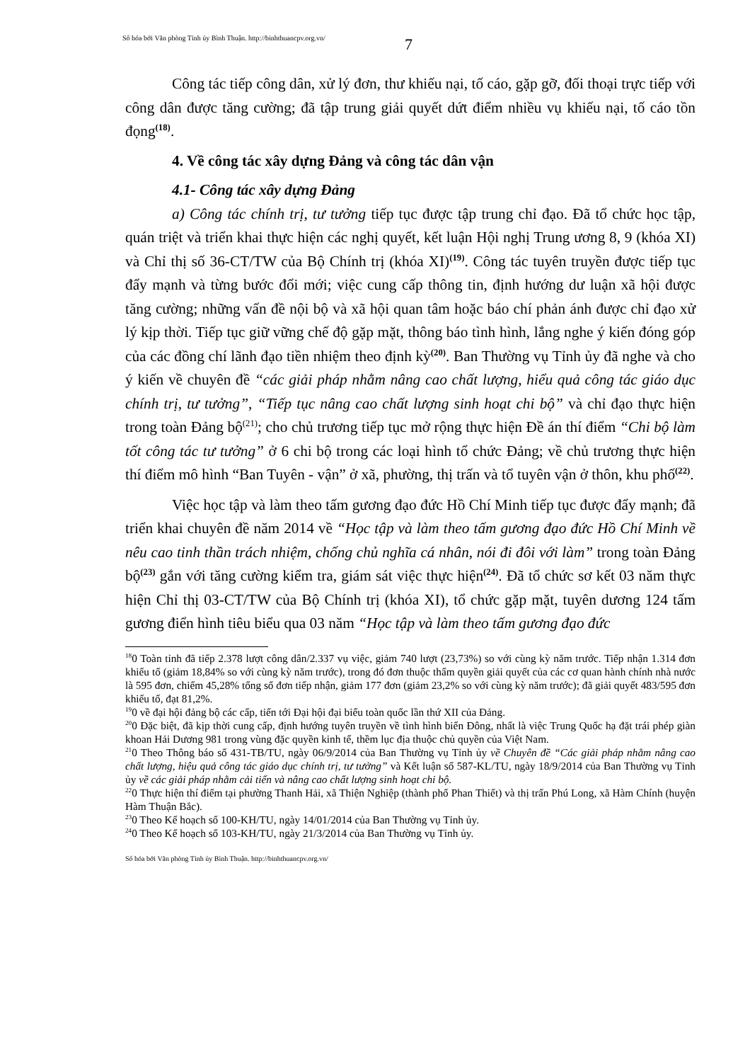Số hóa bởi Văn phòng Tỉnh ủy Bình Thuận. http://binhthuancpv.org.vn/
7
Công tác tiếp công dân, xử lý đơn, thư khiếu nại, tố cáo, gặp gỡ, đối thoại trực tiếp với công dân được tăng cường; đã tập trung giải quyết dứt điểm nhiều vụ khiếu nại, tố cáo tồn đọng<sup>(18)</sup>.
4. Về công tác xây dựng Đảng và công tác dân vận
4.1- Công tác xây dựng Đảng
a) Công tác chính trị, tư tưởng tiếp tục được tập trung chỉ đạo. Đã tổ chức học tập, quán triệt và triển khai thực hiện các nghị quyết, kết luận Hội nghị Trung ương 8, 9 (khóa XI) và Chỉ thị số 36-CT/TW của Bộ Chính trị (khóa XI)<sup>(19)</sup>. Công tác tuyên truyền được tiếp tục đẩy mạnh và từng bước đổi mới; việc cung cấp thông tin, định hướng dư luận xã hội được tăng cường; những vấn đề nội bộ và xã hội quan tâm hoặc báo chí phản ánh được chỉ đạo xử lý kịp thời. Tiếp tục giữ vững chế độ gặp mặt, thông báo tình hình, lắng nghe ý kiến đóng góp của các đồng chí lãnh đạo tiền nhiệm theo định kỳ<sup>(20)</sup>. Ban Thường vụ Tỉnh ủy đã nghe và cho ý kiến về chuyên đề “các giải pháp nhằm nâng cao chất lượng, hiểu quả công tác giáo dục chính trị, tư tưởng”, “Tiếp tục nâng cao chất lượng sinh hoạt chi bộ” và chỉ đạo thực hiện trong toàn Đảng bộ<sup>(21)</sup>; cho chủ trương tiếp tục mở rộng thực hiện Đề án thí điểm “Chi bộ làm tốt công tác tư tưởng” ở 6 chi bộ trong các loại hình tổ chức Đảng; về chủ trương thực hiện thí điểm mô hình “Ban Tuyên - vận” ở xã, phường, thị trấn và tổ tuyên vận ở thôn, khu phố<sup>(22)</sup>.
Việc học tập và làm theo tấm gương đạo đức Hồ Chí Minh tiếp tục được đẩy mạnh; đã triển khai chuyên đề năm 2014 về “Học tập và làm theo tấm gương đạo đức Hồ Chí Minh về nêu cao tinh thần trách nhiệm, chống chủ nghĩa cá nhân, nói đi đôi với làm” trong toàn Đảng bộ<sup>(23)</sup> gắn với tăng cường kiểm tra, giám sát việc thực hiện<sup>(24)</sup>. Đã tổ chức sơ kết 03 năm thực hiện Chỉ thị 03-CT/TW của Bộ Chính trị (khóa XI), tổ chức gặp mặt, tuyên dương 124 tấm gương điển hình tiêu biểu qua 03 năm “Học tập và làm theo tấm gương đạo đức
<sup>18</sup> 0 Toàn tỉnh đã tiếp 2.378 lượt công dân/2.337 vụ việc, giảm 740 lượt (23,73%) so với cùng kỳ năm trước. Tiếp nhận 1.314 đơn khiếu tố (giảm 18,84% so với cùng kỳ năm trước), trong đó đơn thuộc thẩm quyền giải quyết của các cơ quan hành chính nhà nước là 595 đơn, chiếm 45,28% tổng số đơn tiếp nhận, giảm 177 đơn (giảm 23,2% so với cùng kỳ năm trước); đã giải quyết 483/595 đơn khiếu tố, đạt 81,2%.
<sup>19</sup> 0 về đại hội đảng bộ các cấp, tiến tới Đại hội đại biểu toàn quốc lần thứ XII của Đảng.
<sup>20</sup> 0 Đặc biệt, đã kịp thời cung cấp, định hướng tuyên truyền về tình hình biển Đông, nhất là việc Trung Quốc hạ đặt trái phép giàn khoan Hải Dương 981 trong vùng đặc quyền kinh tế, thềm lục địa thuộc chủ quyền của Việt Nam.
<sup>21</sup> 0 Theo Thông báo số 431-TB/TU, ngày 06/9/2014 của Ban Thường vụ Tỉnh ủy về Chuyên đề “Các giải pháp nhằm nâng cao chất lượng, hiệu quả công tác giáo dục chính trị, tư tưởng” và Kết luận số 587-KL/TU, ngày 18/9/2014 của Ban Thường vụ Tỉnh ủy về các giải pháp nhằm cải tiến và nâng cao chất lượng sinh hoạt chi bộ.
<sup>22</sup> 0 Thực hiện thí điểm tại phường Thanh Hải, xã Thiện Nghiệp (thành phố Phan Thiết) và thị trấn Phú Long, xã Hàm Chính (huyện Hàm Thuận Bắc).
<sup>23</sup> 0 Theo Kế hoạch số 100-KH/TU, ngày 14/01/2014 của Ban Thường vụ Tỉnh ủy.
<sup>24</sup> 0 Theo Kế hoạch số 103-KH/TU, ngày 21/3/2014 của Ban Thường vụ Tỉnh ủy.
Số hóa bởi Văn phòng Tỉnh ủy Bình Thuận. http://binhthuancpv.org.vn/